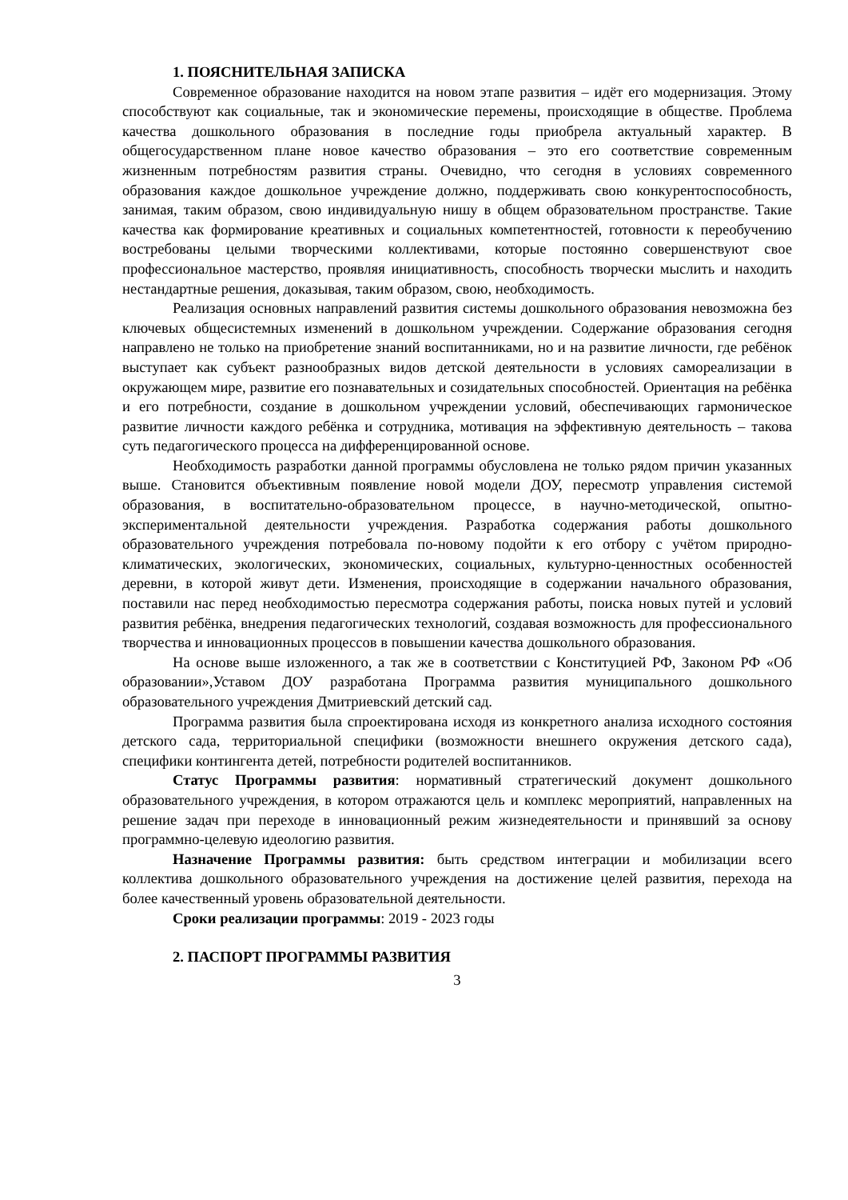1. ПОЯСНИТЕЛЬНАЯ ЗАПИСКА
Современное образование находится на новом этапе развития – идёт его модернизация. Этому способствуют как социальные, так и экономические перемены, происходящие в обществе. Проблема качества дошкольного образования в последние годы приобрела актуальный характер. В общегосударственном плане новое качество образования – это его соответствие современным жизненным потребностям развития страны. Очевидно, что сегодня в условиях современного образования каждое дошкольное учреждение должно, поддерживать свою конкурентоспособность, занимая, таким образом, свою индивидуальную нишу в общем образовательном пространстве. Такие качества как формирование креативных и социальных компетентностей, готовности к переобучению востребованы целыми творческими коллективами, которые постоянно совершенствуют свое профессиональное мастерство, проявляя инициативность, способность творчески мыслить и находить нестандартные решения, доказывая, таким образом, свою, необходимость.
Реализация основных направлений развития системы дошкольного образования невозможна без ключевых общесистемных изменений в дошкольном учреждении. Содержание образования сегодня направлено не только на приобретение знаний воспитанниками, но и на развитие личности, где ребёнок выступает как субъект разнообразных видов детской деятельности в условиях самореализации в окружающем мире, развитие его познавательных и созидательных способностей. Ориентация на ребёнка и его потребности, создание в дошкольном учреждении условий, обеспечивающих гармоническое развитие личности каждого ребёнка и сотрудника, мотивация на эффективную деятельность – такова суть педагогического процесса на дифференцированной основе.
Необходимость разработки данной программы обусловлена не только рядом причин указанных выше. Становится объективным появление новой модели ДОУ, пересмотр управления системой образования, в воспитательно-образовательном процессе, в научно-методической, опытно-экспериментальной деятельности учреждения. Разработка содержания работы дошкольного образовательного учреждения потребовала по-новому подойти к его отбору с учётом природно-климатических, экологических, экономических, социальных, культурно-ценностных особенностей деревни, в которой живут дети. Изменения, происходящие в содержании начального образования, поставили нас перед необходимостью пересмотра содержания работы, поиска новых путей и условий развития ребёнка, внедрения педагогических технологий, создавая возможность для профессионального творчества и инновационных процессов в повышении качества дошкольного образования.
На основе выше изложенного, а так же в соответствии с Конституцией РФ, Законом РФ «Об образовании»,Уставом ДОУ разработана Программа развития муниципального дошкольного образовательного учреждения Дмитриевский детский сад.
Программа развития была спроектирована исходя из конкретного анализа исходного состояния детского сада, территориальной специфики (возможности внешнего окружения детского сада), специфики контингента детей, потребности родителей воспитанников.
Статус Программы развития: нормативный стратегический документ дошкольного образовательного учреждения, в котором отражаются цель и комплекс мероприятий, направленных на решение задач при переходе в инновационный режим жизнедеятельности и принявший за основу программно-целевую идеологию развития.
Назначение Программы развития: быть средством интеграции и мобилизации всего коллектива дошкольного образовательного учреждения на достижение целей развития, перехода на более качественный уровень образовательной деятельности.
Сроки реализации программы: 2019 - 2023 годы
2. ПАСПОРТ ПРОГРАММЫ РАЗВИТИЯ
3